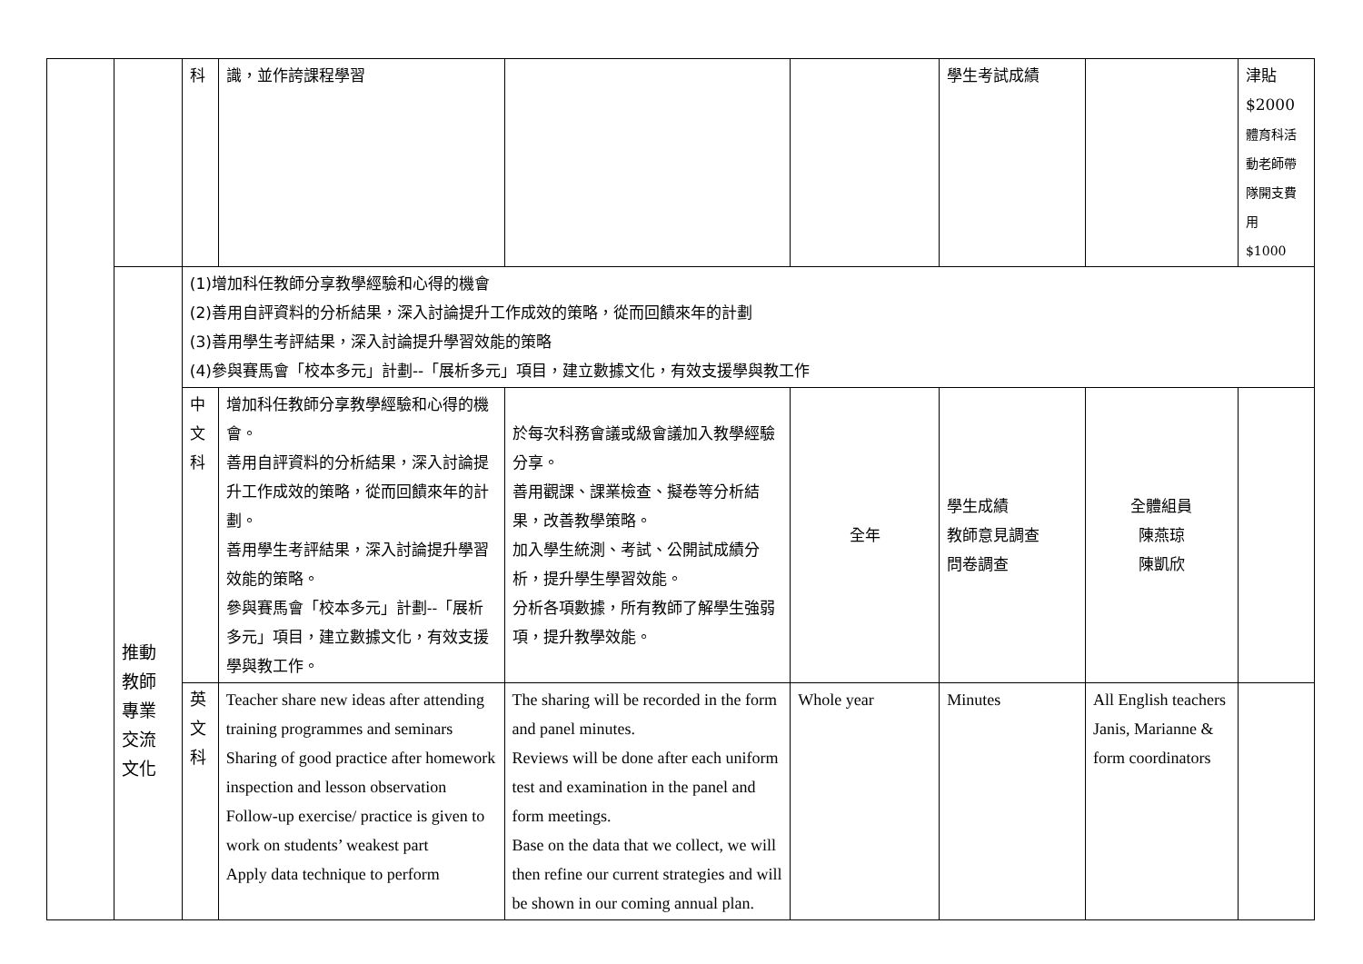| | | 科 | 識，並作誇課程學習 | | | 學生考試成績 | | 津貼 $2000 體育科活動老師帶隊開支費用 $1000 |
| | 推動 教師 專業 交流 文化 | (1)增加科任教師分享教學經驗和心得的機會 (2)善用自評資料的分析結果，深入討論提升工作成效的策略，從而回饋來年的計劃 (3)善用學生考評結果，深入討論提升學習效能的策略 (4)參與賽馬會「校本多元」計劃--「展析多元」項目，建立數據文化，有效支援學與教工作 | | | | | | |
| | | 中 文 科 | 增加科任教師分享教學經驗和心得的機會。 善用自評資料的分析結果，深入討論提升工作成效的策略，從而回饋來年的計劃。 善用學生考評結果，深入討論提升學習效能的策略。 參與賽馬會「校本多元」計劃--「展析多元」項目，建立數據文化，有效支援學與教工作。 | 於每次科務會議或級會議加入教學經驗分享。 善用觀課、課業檢查、擬卷等分析結果，改善教學策略。 加入學生統測、考試、公開試成績分析，提升學生學習效能。 分析各項數據，所有教師了解學生強弱項，提升教學效能。 | 全年 | 學生成績 教師意見調查 問卷調查 | 全體組員 陳燕琼 陳凱欣 | |
| | | 英 文 科 | Teacher share new ideas after attending training programmes and seminars Sharing of good practice after homework inspection and lesson observation Follow-up exercise/ practice is given to work on students’ weakest part Apply data technique to perform | The sharing will be recorded in the form and panel minutes. Reviews will be done after each uniform test and examination in the panel and form meetings. Base on the data that we collect, we will then refine our current strategies and will be shown in our coming annual plan. | Whole year | Minutes | All English teachers Janis, Marianne & form coordinators | |